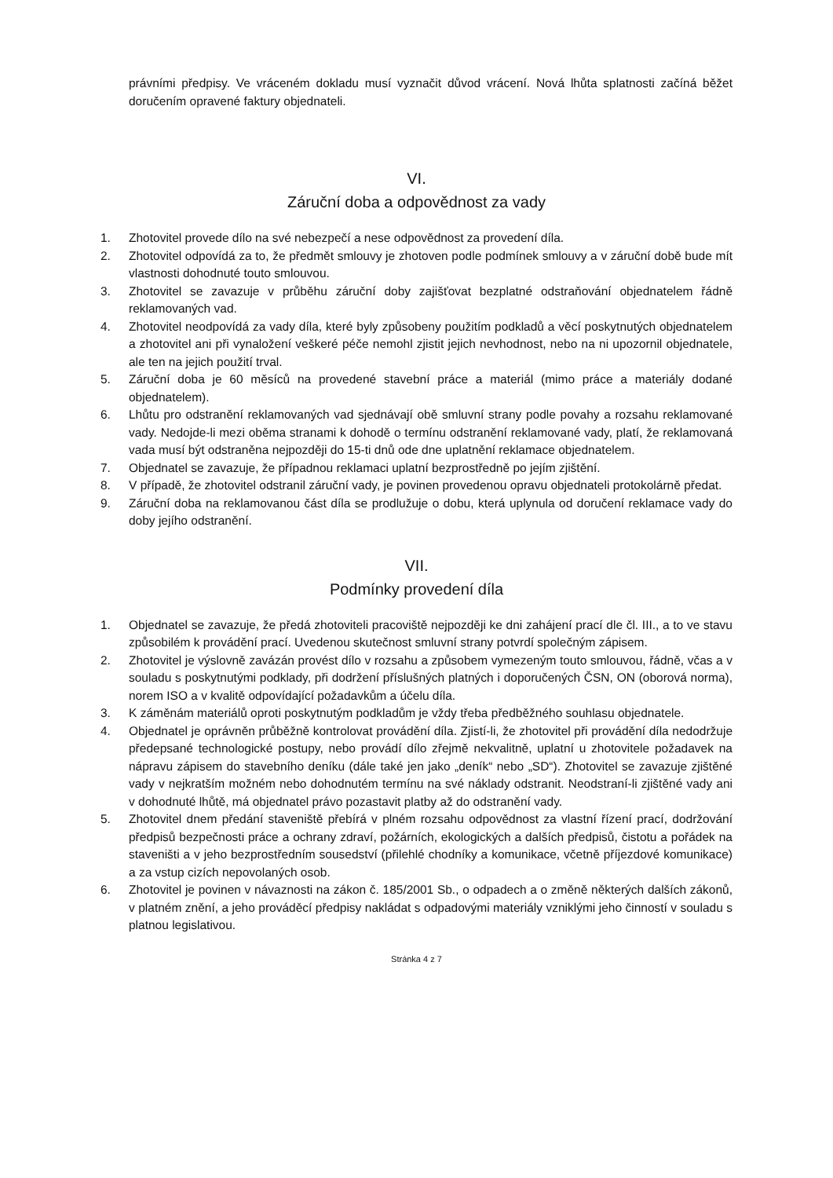právními předpisy. Ve vráceném dokladu musí vyznačit důvod vrácení. Nová lhůta splatnosti začíná běžet doručením opravené faktury objednateli.
VI.
Záruční doba a odpovědnost za vady
1. Zhotovitel provede dílo na své nebezpečí a nese odpovědnost za provedení díla.
2. Zhotovitel odpovídá za to, že předmět smlouvy je zhotoven podle podmínek smlouvy a v záruční době bude mít vlastnosti dohodnuté touto smlouvou.
3. Zhotovitel se zavazuje v průběhu záruční doby zajišťovat bezplatné odstraňování objednatelem řádně reklamovaných vad.
4. Zhotovitel neodpovídá za vady díla, které byly způsobeny použitím podkladů a věcí poskytnutých objednatelem a zhotovitel ani při vynaložení veškeré péče nemohl zjistit jejich nevhodnost, nebo na ni upozornil objednatele, ale ten na jejich použití trval.
5. Záruční doba je 60 měsíců na provedené stavební práce a materiál (mimo práce a materiály dodané objednatelem).
6. Lhůtu pro odstranění reklamovaných vad sjednávají obě smluvní strany podle povahy a rozsahu reklamované vady. Nedojde-li mezi oběma stranami k dohodě o termínu odstranění reklamované vady, platí, že reklamovaná vada musí být odstraněna nejpozději do 15-ti dnů ode dne uplatnění reklamace objednatelem.
7. Objednatel se zavazuje, že případnou reklamaci uplatní bezprostředně po jejím zjištění.
8. V případě, že zhotovitel odstranil záruční vady, je povinen provedenou opravu objednateli protokolárně předat.
9. Záruční doba na reklamovanou část díla se prodlužuje o dobu, která uplynula od doručení reklamace vady do doby jejího odstranění.
VII.
Podmínky provedení díla
1. Objednatel se zavazuje, že předá zhotoviteli pracoviště nejpozději ke dni zahájení prací dle čl. III., a to ve stavu způsobilém k provádění prací. Uvedenou skutečnost smluvní strany potvrdí společným zápisem.
2. Zhotovitel je výslovně zavázán provést dílo v rozsahu a způsobem vymezeným touto smlouvou, řádně, včas a v souladu s poskytnutými podklady, při dodržení příslušných platných i doporučených ČSN, ON (oborová norma), norem ISO a v kvalitě odpovídající požadavkům a účelu díla.
3. K záměnám materiálů oproti poskytnutým podkladům je vždy třeba předběžného souhlasu objednatele.
4. Objednatel je oprávněn průběžně kontrolovat provádění díla. Zjistí-li, že zhotovitel při provádění díla nedodržuje předepsané technologické postupy, nebo provádí dílo zřejmě nekvalitně, uplatní u zhotovitele požadavek na nápravu zápisem do stavebního deníku (dále také jen jako „deník“ nebo „SD“). Zhotovitel se zavazuje zjištěné vady v nejkratším možném nebo dohodnutém termínu na své náklady odstranit. Neodstraní-li zjištěné vady ani v dohodnuté lhůtě, má objednatel právo pozastavit platby až do odstranění vady.
5. Zhotovitel dnem předání staveniště přebírá v plném rozsahu odpovědnost za vlastní řízení prací, dodržování předpisů bezpečnosti práce a ochrany zdraví, požárních, ekologických a dalších předpisů, čistotu a pořádek na staveništi a v jeho bezprostředním sousedství (přilehlé chodníky a komunikace, včetně příjezdové komunikace) a za vstup cizích nepovolaných osob.
6. Zhotovitel je povinen v návaznosti na zákon č. 185/2001 Sb., o odpadech a o změně některých dalších zákonů, v platném znění, a jeho prováděcí předpisy nakládat s odpadovými materiály vzniklými jeho činností v souladu s platnou legislativou.
Stránka 4 z 7